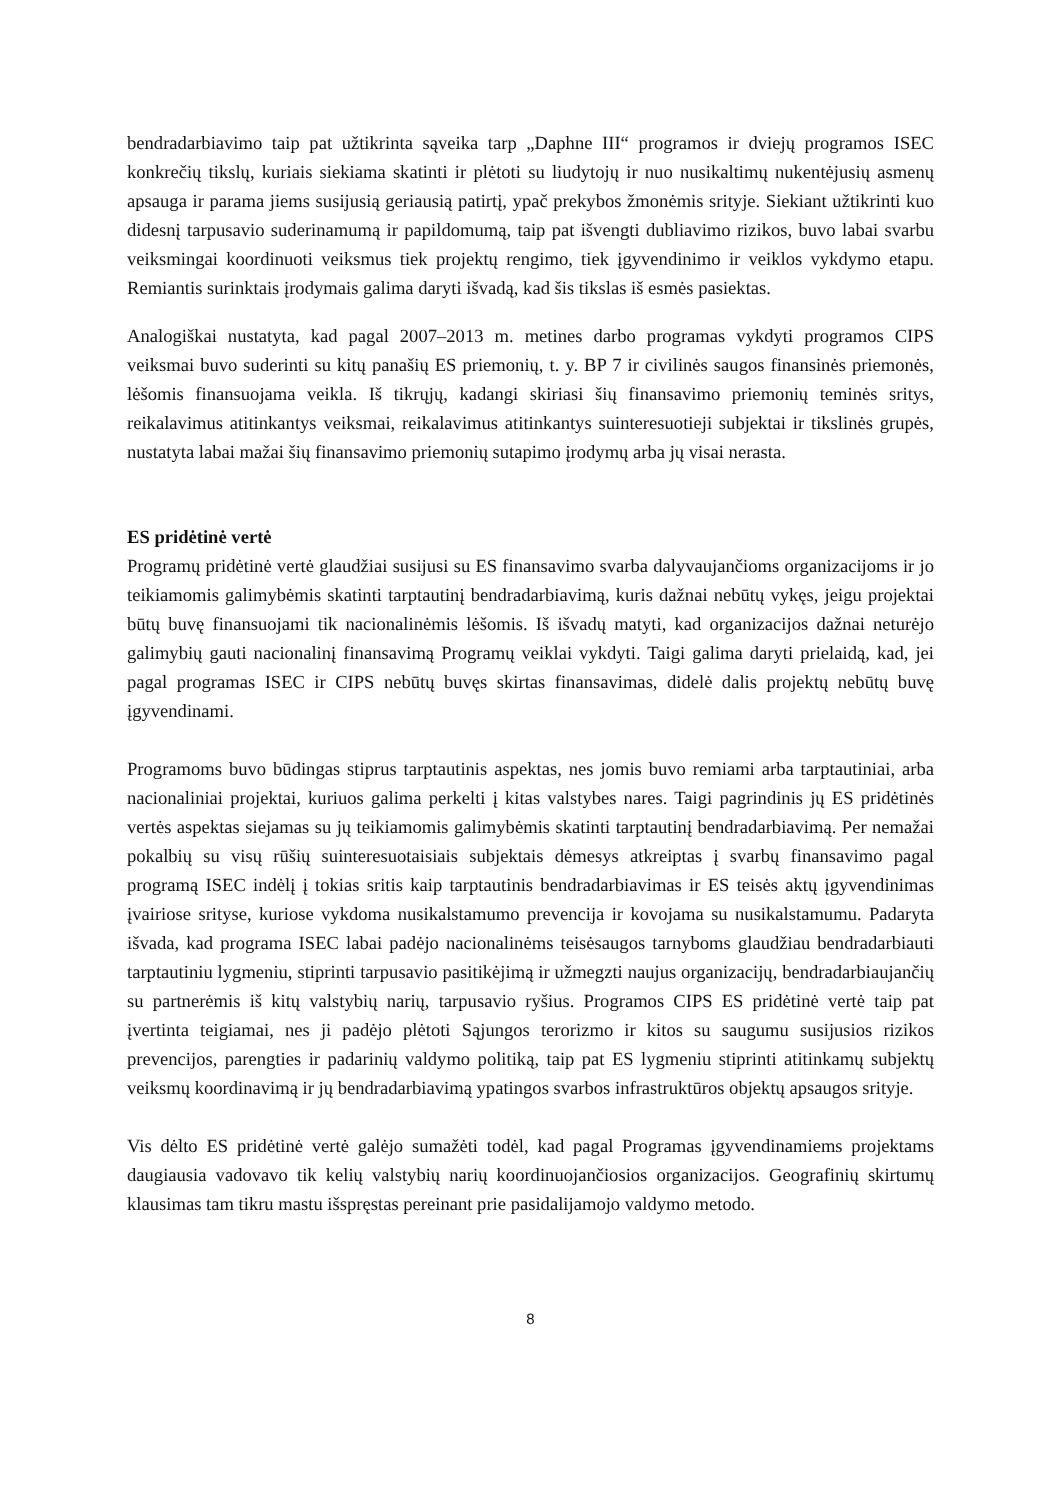bendradarbiavimo taip pat užtikrinta sąveika tarp „Daphne III“ programos ir dviejų programos ISEC konkrečių tikslų, kuriais siekiama skatinti ir plėtoti su liudytojų ir nuo nusikaltimų nukentėjusių asmenų apsauga ir parama jiems susijusią geriausią patirtį, ypač prekybos žmonėmis srityje. Siekiant užtikrinti kuo didesnį tarpusavio suderinamumą ir papildomumą, taip pat išvengti dubliavimo rizikos, buvo labai svarbu veiksmingai koordinuoti veiksmus tiek projektų rengimo, tiek įgyvendinimo ir veiklos vykdymo etapu. Remiantis surinktais įrodymais galima daryti išvadą, kad šis tikslas iš esmės pasiektas.
Analogiškai nustatyta, kad pagal 2007–2013 m. metines darbo programas vykdyti programos CIPS veiksmai buvo suderinti su kitų panašių ES priemonių, t. y. BP 7 ir civilinės saugos finansinės priemonės, lėšomis finansuojama veikla. Iš tikrųjų, kadangi skiriasi šių finansavimo priemonių teminės sritys, reikalavimus atitinkantys veiksmai, reikalavimus atitinkantys suinteresuotieji subjektai ir tikslinės grupės, nustatyta labai mažai šių finansavimo priemonių sutapimo įrodymų arba jų visai nerasta.
ES pridėtinė vertė
Programų pridėtinė vertė glaudžiai susijusi su ES finansavimo svarba dalyvaujančioms organizacijoms ir jo teikiamomis galimybėmis skatinti tarptautinį bendradarbiavimą, kuris dažnai nebūtų vykęs, jeigu projektai būtų buvę finansuojami tik nacionalinėmis lėšomis. Iš išvadų matyti, kad organizacijos dažnai neturėjo galimybių gauti nacionalinį finansavimą Programų veiklai vykdyti. Taigi galima daryti prielaidą, kad, jei pagal programas ISEC ir CIPS nebūtų buvęs skirtas finansavimas, didelė dalis projektų nebūtų buvę įgyvendinami.
Programoms buvo būdingas stiprus tarptautinis aspektas, nes jomis buvo remiami arba tarptautiniai, arba nacionaliniai projektai, kuriuos galima perkelti į kitas valstybes nares. Taigi pagrindinis jų ES pridėtinės vertės aspektas siejamas su jų teikiamomis galimybėmis skatinti tarptautinį bendradarbiavimą. Per nemažai pokalbių su visų rūšių suinteresuotaisiais subjektais dėmesys atkreiptas į svarbų finansavimo pagal programą ISEC indėlį į tokias sritis kaip tarptautinis bendradarbiavimas ir ES teisės aktų įgyvendinimas įvairiose srityse, kuriose vykdoma nusikalstamumo prevencija ir kovojama su nusikalstamumu. Padaryta išvada, kad programa ISEC labai padėjo nacionalinėms teisėsaugos tarnyboms glaudžiau bendradarbiauti tarptautiniu lygmeniu, stiprinti tarpusavio pasitikėjimą ir užmegzti naujus organizacijų, bendradarbiaujančių su partnerėmis iš kitų valstybių narių, tarpusavio ryšius. Programos CIPS ES pridėtinė vertė taip pat įvertinta teigiamai, nes ji padėjo plėtoti Sąjungos terorizmo ir kitos su saugumu susijusios rizikos prevencijos, parengties ir padarinių valdymo politiką, taip pat ES lygmeniu stiprinti atitinkamų subjektų veiksmų koordinavimą ir jų bendradarbiavimą ypatingos svarbos infrastruktūros objektų apsaugos srityje.
Vis dėlto ES pridėtinė vertė galėjo sumažėti todėl, kad pagal Programas įgyvendinamiems projektams daugiausia vadovavo tik kelių valstybių narių koordinuojančiosios organizacijos. Geografinių skirtumų klausimas tam tikru mastu išspręstas pereinant prie pasidalijamojo valdymo metodo.
8